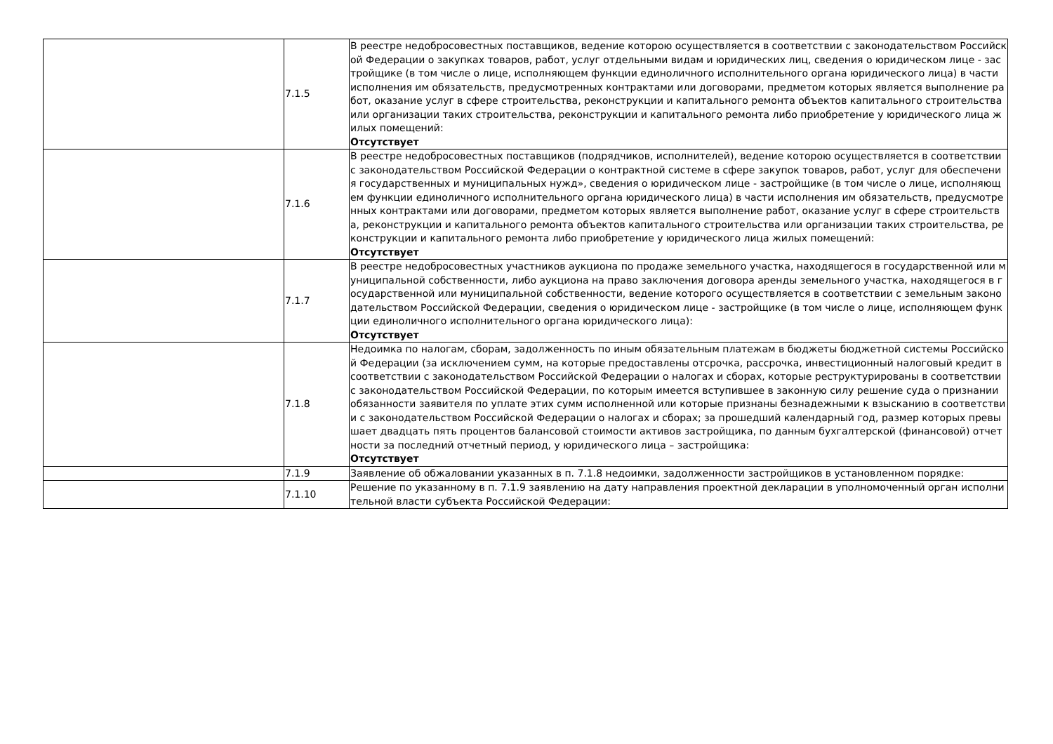| | 7.1.5 | В реестре недобросовестных поставщиков, ведение которою осуществляется в соответствии с законодательством Российской Федерации о закупках товаров, работ, услуг отдельными видам и юридических лиц, сведения о юридическом лице - застройщике (в том числе о лице, исполняющем функции единоличного исполнительного органа юридического лица) в части исполнения им обязательств, предусмотренных контрактами или договорами, предметом которых является выполнение работ, оказание услуг в сфере строительства, реконструкции и капитального ремонта объектов капитального строительства или организации таких строительства, реконструкции и капитального ремонта либо приобретение у юридического лица жилых помещений: Отсутствует |
| | 7.1.6 | В реестре недобросовестных поставщиков (подрядчиков, исполнителей), ведение которою осуществляется в соответствии с законодательством Российской Федерации о контрактной системе в сфере закупок товаров, работ, услуг для обеспечения государственных и муниципальных нужд», сведения о юридическом лице - застройщике (в том числе о лице, исполняющем функции единоличного исполнительного органа юридического лица) в части исполнения им обязательств, предусмотренных контрактами или договорами, предметом которых является выполнение работ, оказание услуг в сфере строительства, реконструкции и капитального ремонта объектов капитального строительства или организации таких строительства, реконструкции и капитального ремонта либо приобретение у юридического лица жилых помещений: Отсутствует |
| | 7.1.7 | В реестре недобросовестных участников аукциона по продаже земельного участка, находящегося в государственной или муниципальной собственности, либо аукциона на право заключения договора аренды земельного участка, находящегося в государственной или муниципальной собственности, ведение которого осуществляется в соответствии с земельным законодательством Российской Федерации, сведения о юридическом лице - застройщике (в том числе о лице, исполняющем функции единоличного исполнительного органа юридического лица): Отсутствует |
| | 7.1.8 | Недоимка по налогам, сборам, задолженность по иным обязательным платежам в бюджеты бюджетной системы Российской Федерации (за исключением сумм, на которые предоставлены отсрочка, рассрочка, инвестиционный налоговый кредит в соответствии с законодательством Российской Федерации о налогах и сборах, которые реструктурированы в соответствии с законодательством Российской Федерации, по которым имеется вступившее в законную силу решение суда о признании обязанности заявителя по уплате этих сумм исполненной или которые признаны безнадежными к взысканию в соответствии с законодательством Российской Федерации о налогах и сборах; за прошедший календарный год, размер которых превышает двадцать пять процентов балансовой стоимости активов застройщика, по данным бухгалтерской (финансовой) отчетности за последний отчетный период, у юридического лица – застройщика: Отсутствует |
| | 7.1.9 | Заявление об обжаловании указанных в п. 7.1.8 недоимки, задолженности застройщиков в установленном порядке: |
| | 7.1.10 | Решение по указанному в п. 7.1.9 заявлению на дату направления проектной декларации в уполномоченный орган исполнительной власти субъекта Российской Федерации: |